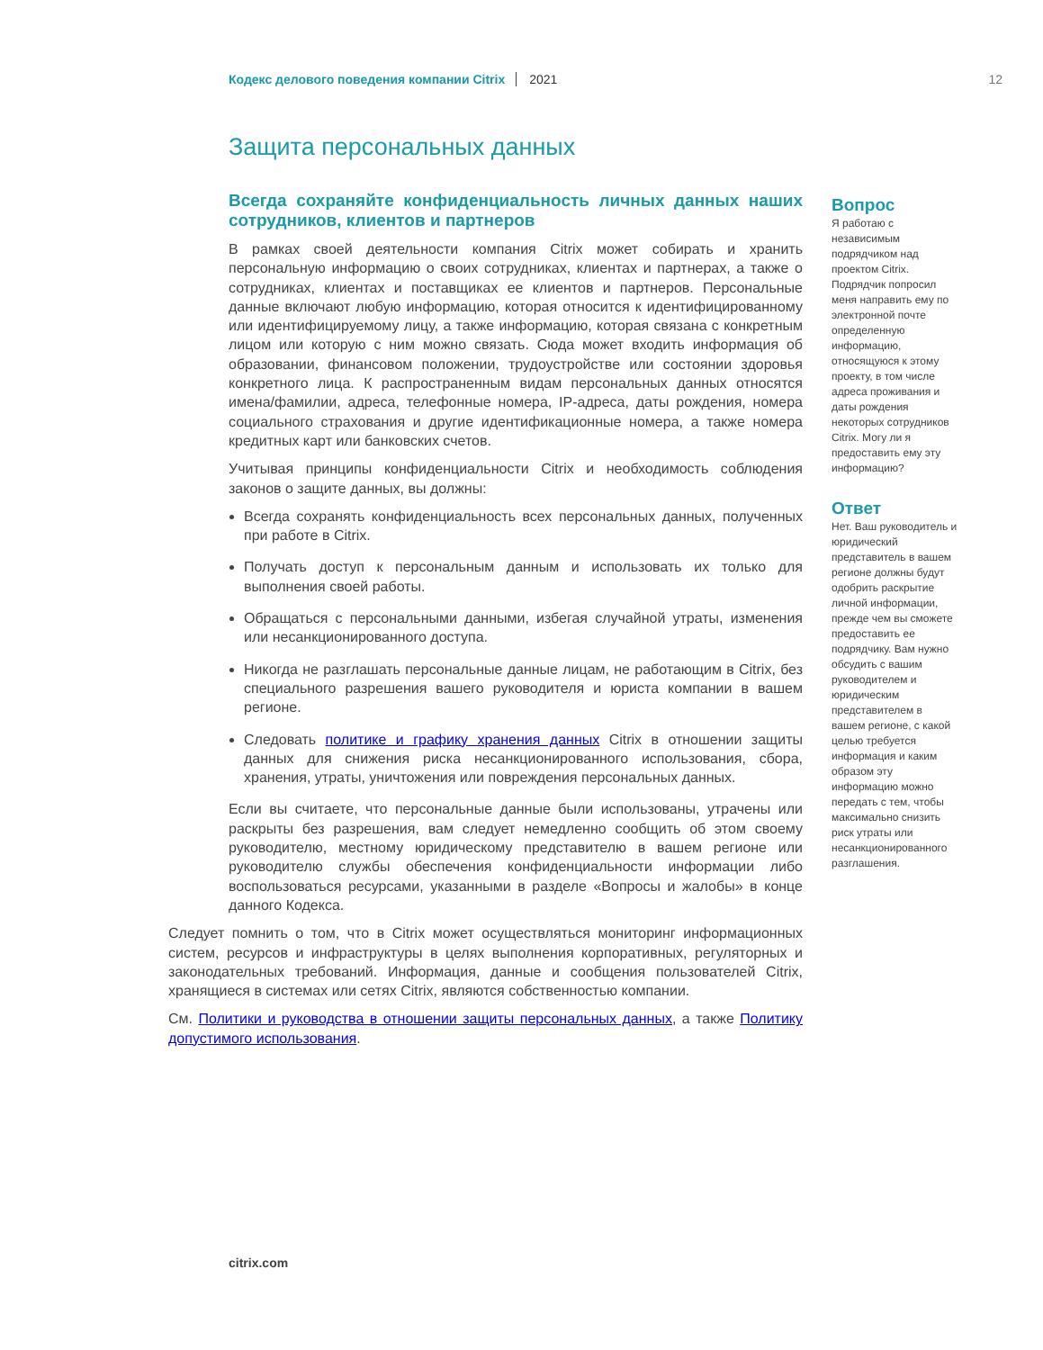Кодекс делового поведения компании Citrix 2021 12
Защита персональных данных
Всегда сохраняйте конфиденциальность личных данных наших сотрудников, клиентов и партнеров
В рамках своей деятельности компания Citrix может собирать и хранить персональную информацию о своих сотрудниках, клиентах и партнерах, а также о сотрудниках, клиентах и поставщиках ее клиентов и партнеров. Персональные данные включают любую информацию, которая относится к идентифицированному или идентифицируемому лицу, а также информацию, которая связана с конкретным лицом или которую с ним можно связать. Сюда может входить информация об образовании, финансовом положении, трудоустройстве или состоянии здоровья конкретного лица. К распространенным видам персональных данных относятся имена/фамилии, адреса, телефонные номера, IP-адреса, даты рождения, номера социального страхования и другие идентификационные номера, а также номера кредитных карт или банковских счетов.
Учитывая принципы конфиденциальности Citrix и необходимость соблюдения законов о защите данных, вы должны:
Всегда сохранять конфиденциальность всех персональных данных, полученных при работе в Citrix.
Получать доступ к персональным данным и использовать их только для выполнения своей работы.
Обращаться с персональными данными, избегая случайной утраты, изменения или несанкционированного доступа.
Никогда не разглашать персональные данные лицам, не работающим в Citrix, без специального разрешения вашего руководителя и юриста компании в вашем регионе.
Следовать политике и графику хранения данных Citrix в отношении защиты данных для снижения риска несанкционированного использования, сбора, хранения, утраты, уничтожения или повреждения персональных данных.
Если вы считаете, что персональные данные были использованы, утрачены или раскрыты без разрешения, вам следует немедленно сообщить об этом своему руководителю, местному юридическому представителю в вашем регионе или руководителю службы обеспечения конфиденциальности информации либо воспользоваться ресурсами, указанными в разделе «Вопросы и жалобы» в конце данного Кодекса.
Следует помнить о том, что в Citrix может осуществляться мониторинг информационных систем, ресурсов и инфраструктуры в целях выполнения корпоративных, регуляторных и законодательных требований. Информация, данные и сообщения пользователей Citrix, хранящиеся в системах или сетях Citrix, являются собственностью компании.
См. Политики и руководства в отношении защиты персональных данных, а также Политику допустимого использования.
Вопрос
Я работаю с независимым подрядчиком над проектом Citrix. Подрядчик попросил меня направить ему по электронной почте определенную информацию, относящуюся к этому проекту, в том числе адреса проживания и даты рождения некоторых сотрудников Citrix. Могу ли я предоставить ему эту информацию?
Ответ
Нет. Ваш руководитель и юридический представитель в вашем регионе должны будут одобрить раскрытие личной информации, прежде чем вы сможете предоставить ее подрядчику. Вам нужно обсудить с вашим руководителем и юридическим представителем в вашем регионе, с какой целью требуется информация и каким образом эту информацию можно передать с тем, чтобы максимально снизить риск утраты или несанкционированного разглашения.
citrix.com